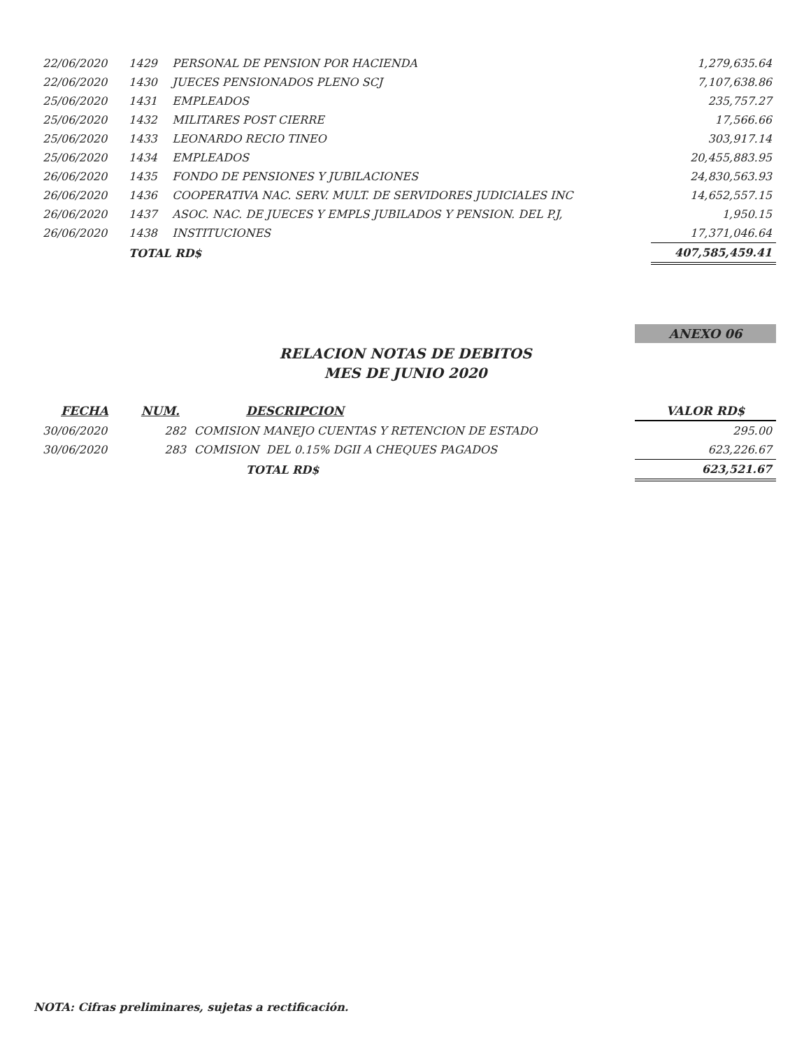| 22/06/2020 | 1429 | PERSONAL DE PENSION POR HACIENDA | 1,279,635.64 |
| 22/06/2020 | 1430 | JUECES PENSIONADOS PLENO SCJ | 7,107,638.86 |
| 25/06/2020 | 1431 | EMPLEADOS | 235,757.27 |
| 25/06/2020 | 1432 | MILITARES POST CIERRE | 17,566.66 |
| 25/06/2020 | 1433 | LEONARDO RECIO TINEO | 303,917.14 |
| 25/06/2020 | 1434 | EMPLEADOS | 20,455,883.95 |
| 26/06/2020 | 1435 | FONDO DE PENSIONES Y JUBILACIONES | 24,830,563.93 |
| 26/06/2020 | 1436 | COOPERATIVA NAC. SERV. MULT. DE SERVIDORES JUDICIALES INC | 14,652,557.15 |
| 26/06/2020 | 1437 | ASOC. NAC. DE JUECES Y EMPLS JUBILADOS Y PENSION. DEL P.J, | 1,950.15 |
| 26/06/2020 | 1438 | INSTITUCIONES | 17,371,046.64 |
| | TOTAL RD$ | | 407,585,459.41 |
ANEXO 06
RELACION NOTAS DE DEBITOS
MES DE JUNIO 2020
| FECHA | NUM. | DESCRIPCION | VALOR RD$ |
| --- | --- | --- | --- |
| 30/06/2020 | 282 | COMISION MANEJO CUENTAS Y RETENCION DE ESTADO | 295.00 |
| 30/06/2020 | 283 | COMISION DEL 0.15% DGII A CHEQUES PAGADOS | 623,226.67 |
| | | TOTAL RD$ | 623,521.67 |
NOTA: Cifras preliminares, sujetas a rectificación.